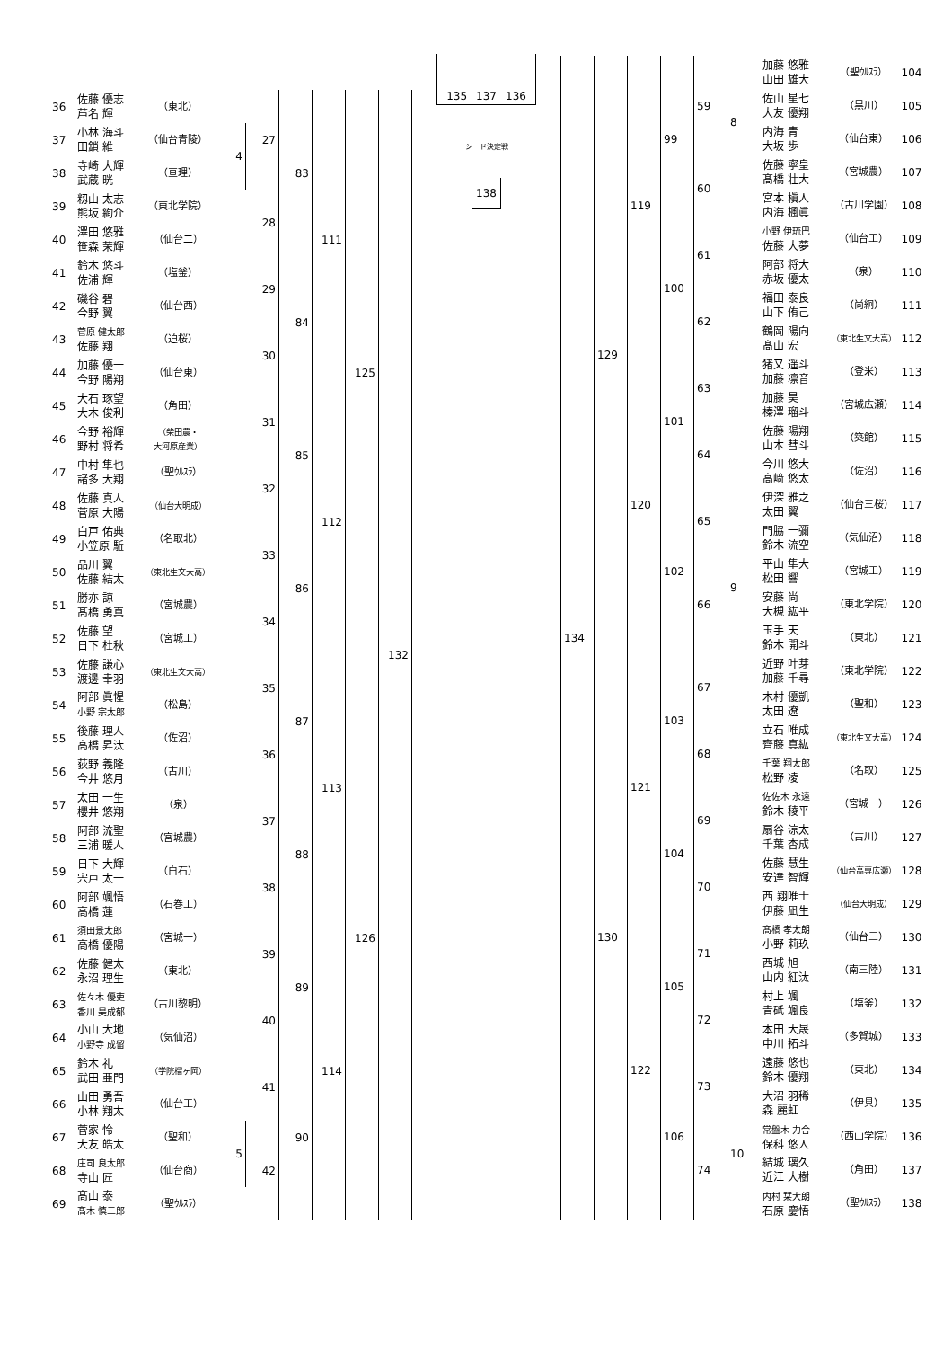| 36 | 佐藤 優志 芦名 輝 | （東北） | | 27 | 83 | 111 | 125 | 132 |
| 37 | 小林 海斗 田鎖 維 | （仙台青陵） | 4 | | | | | |
| 38 | 寺崎 大輝 武蔵 晄 | （亘理） | | | | | | |
| 39 | 籾山 太志 熊坂 絢介 | （東北学院） | | 28 | | | | |
| 40 | 澤田 悠雅 笹森 茉輝 | （仙台二） | | | | | | |
| 41 | 鈴木 悠斗 佐浦 輝 | （塩釜） | | 29 | 84 | | | |
| 42 | 磯谷 碧 今野 翼 | （仙台西） | | | | | | |
| 43 | 菅原 健太郎 佐藤 翔 | （迫桜） | | 30 | | | | |
| 44 | 加藤 優一 今野 陽翔 | （仙台東） | | | | | | |
| 45 | 大石 琢望 大木 俊利 | （角田） | | 31 | 85 | 112 | | |
| 46 | 今野 裕輝 野村 将希 | （柴田農・ 大河原産業） | | | | | | |
| 47 | 中村 隼也 諸多 大翔 | （聖ｳﾙｽﾗ） | | 32 | | | | |
| 48 | 佐藤 真人 菅原 大陽 | （仙台大明成） | | | | | | |
| 49 | 白戸 佑典 小笠原 駈 | （名取北） | | 33 | 86 | | | |
| 50 | 品川 翼 佐藤 結太 | （東北生文大高） | | | | | | |
| 51 | 勝亦 諒 髙橋 勇真 | （宮城農） | | 34 | | | | |
| 52 | 佐藤 望 日下 杜秋 | （宮城工） | | | | | | |
| 53 | 佐藤 謙心 渡邊 幸羽 | （東北生文大高） | | 35 | 87 | 113 | 126 | |
| 54 | 阿部 眞惺 小野 宗太郎 | （松島） | | | | | | |
| 55 | 後藤 理人 高橋 昇汰 | （佐沼） | | 36 | | | | |
| 56 | 荻野 義隆 今井 悠月 | （古川） | | | | | | |
| 57 | 太田 一生 櫻井 悠翔 | （泉） | | 37 | 88 | | | |
| 58 | 阿部 流聖 三浦 暖人 | （宮城農） | | | | | | |
| 59 | 日下 大輝 宍戸 太一 | （白石） | | 38 | | | | |
| 60 | 阿部 颯悟 高橋 蓮 | （石巻工） | | | | | | |
| 61 | 須田景太郎 高橋 優陽 | （宮城一） | | 39 | 89 | 114 | | |
| 62 | 佐藤 健太 永沼 理生 | （東北） | | | | | | |
| 63 | 佐々木 優吏 香川 昊成郁 | （古川黎明） | | 40 | | | | |
| 64 | 小山 大地 小野寺 成留 | （気仙沼） | | | | | | |
| 65 | 鈴木 礼 武田 亜門 | （学院榴ヶ岡） | | 41 | 90 | | | |
| 66 | 山田 勇吾 小林 翔太 | （仙台工） | | | | | | |
| 67 | 菅家 怜 大友 皓太 | （聖和） | 5 | 42 | | | | |
| 68 | 庄司 良太郎 寺山 匠 | （仙台商） | | | | | | |
| 69 | 髙山 泰 髙木 慎二郎 | （聖ｳﾙｽﾗ） | | | | | | |
135 137 136
シード決定戦
138
| 134 | 129 | 119 | 99 | 59 | | 加藤 悠雅 山田 雄大 | （聖ｳﾙｽﾗ） | 104 |
| | | | | | 8 | 佐山 星七 大友 優翔 | （黒川） | 105 |
| | | | | | | 内海 青 大坂 歩 | （仙台東） | 106 |
| | | | | 60 | | 佐藤 寧皇 髙橋 壮大 | （宮城農） | 107 |
| | | | | | | 宮本 槇人 内海 楓眞 | （古川学園） | 108 |
| | | | 100 | 61 | | 小野 伊琉巴 佐藤 大夢 | （仙台工） | 109 |
| | | | | | | 阿部 将大 赤坂 優太 | （泉） | 110 |
| | | | | 62 | | 福田 泰良 山下 侑己 | （尚絅） | 111 |
| | | | | | | 鶴岡 陽向 髙山 宏 | （東北生文大高） | 112 |
| | | 120 | 101 | 63 | | 猪又 遥斗 加藤 凛音 | （登米） | 113 |
| | | | | | | 加藤 昊 榛澤 瑠斗 | （宮城広瀬） | 114 |
| | | | | 64 | | 佐藤 陽翔 山本 彗斗 | （築館） | 115 |
| | | | | | | 今川 悠大 高﨑 悠太 | （佐沼） | 116 |
| | | | 102 | 65 | | 伊深 雅之 太田 翼 | （仙台三桜） | 117 |
| | | | | | | 門脇 一彌 鈴木 流空 | （気仙沼） | 118 |
| | | | | 66 | 9 | 平山 隼大 松田 響 | （宮城工） | 119 |
| | | | | | | 安藤 尚 大槻 紘平 | （東北学院） | 120 |
| | | | | | | 玉手 天 鈴木 開斗 | （東北） | 121 |
| | 130 | 121 | 103 | 67 | | 近野 叶芽 加藤 千尋 | （東北学院） | 122 |
| | | | | | | 木村 優凱 太田 遼 | （聖和） | 123 |
| | | | | 68 | | 立石 唯成 齊藤 真紘 | （東北生文大高） | 124 |
| | | | | | | 千葉 翔太郎 松野 凌 | （名取） | 125 |
| | | | 104 | 69 | | 佐佐木 永遠 鈴木 稜平 | （宮城一） | 126 |
| | | | | | | 扇谷 涼太 千葉 杏成 | （古川） | 127 |
| | | | | 70 | | 佐藤 慧生 安達 智輝 | （仙台高専広瀬） | 128 |
| | | | | | | 西 翔唯士 伊藤 凪生 | （仙台大明成） | 129 |
| | | 122 | 105 | 71 | | 髙橋 孝太朗 小野 莉玖 | （仙台三） | 130 |
| | | | | | | 西城 旭 山内 紅汰 | （南三陸） | 131 |
| | | | | 72 | | 村上 颯 青砥 颯良 | （塩釜） | 132 |
| | | | | | | 本田 大晟 中川 拓斗 | （多賀城） | 133 |
| | | | 106 | 73 | | 遠藤 悠也 鈴木 優翔 | （東北） | 134 |
| | | | | | | 大沼 羽稀 森 麗虹 | （伊具） | 135 |
| | | | | 74 | 10 | 常盤木 力合 保科 悠人 | （西山学院） | 136 |
| | | | | | | 結城 璃久 近江 大樹 | （角田） | 137 |
| | | | | | | 内村 栞大朗 石原 慶悟 | （聖ｳﾙｽﾗ） | 138 |